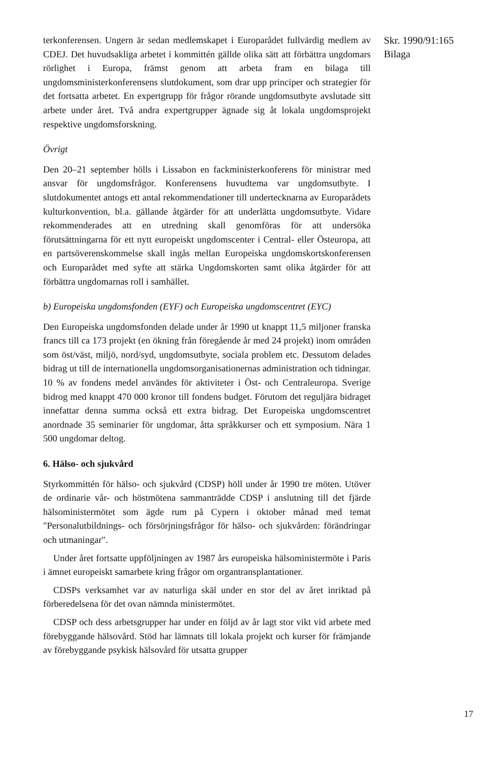terkonferensen. Ungern är sedan medlemskapet i Europarådet fullvärdig medlem av CDEJ. Det huvudsakliga arbetet i kommittén gällde olika sätt att förbättra ungdomars rörlighet i Europa, främst genom att arbeta fram en bilaga till ungdomsministerkonferensens slutdokument, som drar upp principer och strategier för det fortsatta arbetet. En expertgrupp för frågor rörande ungdomsutbyte avslutade sitt arbete under året. Två andra expertgrupper ägnade sig åt lokala ungdomsprojekt respektive ungdomsforskning.
Övrigt
Den 20–21 september hölls i Lissabon en fackministerkonferens för ministrar med ansvar för ungdomsfrågor. Konferensens huvudtema var ungdomsutbyte. I slutdokumentet antogs ett antal rekommendationer till undertecknarna av Europarådets kulturkonvention, bl.a. gällande åtgärder för att underlätta ungdomsutbyte. Vidare rekommenderades att en utredning skall genomföras för att undersöka förutsättningarna för ett nytt europeiskt ungdomscenter i Central- eller Östeuropa, att en partsöverenskommelse skall ingås mellan Europeiska ungdomskortskonferensen och Europarådet med syfte att stärka Ungdomskorten samt olika åtgärder för att förbättra ungdomarnas roll i samhället.
b) Europeiska ungdomsfonden (EYF) och Europeiska ungdomscentret (EYC)
Den Europeiska ungdomsfonden delade under år 1990 ut knappt 11,5 miljoner franska francs till ca 173 projekt (en ökning från föregående år med 24 projekt) inom områden som öst/väst, miljö, nord/syd, ungdomsutbyte, sociala problem etc. Dessutom delades bidrag ut till de internationella ungdomsorganisationernas administration och tidningar. 10 % av fondens medel användes för aktiviteter i Öst- och Centraleuropa. Sverige bidrog med knappt 470 000 kronor till fondens budget. Förutom det reguljära bidraget innefattar denna summa också ett extra bidrag. Det Europeiska ungdomscentret anordnade 35 seminarier för ungdomar, åtta språkkurser och ett symposium. Nära 1 500 ungdomar deltog.
6. Hälso- och sjukvård
Styrkommittén för hälso- och sjukvård (CDSP) höll under år 1990 tre möten. Utöver de ordinarie vår- och höstmötena sammanträdde CDSP i anslutning till det fjärde hälsoministermötet som ägde rum på Cypern i oktober månad med temat "Personalutbildnings- och försörjningsfrågor för hälso- och sjukvården: förändringar och utmaningar".
Under året fortsatte uppföljningen av 1987 års europeiska hälsoministermöte i Paris i ämnet europeiskt samarbete kring frågor om organtransplantationer.
CDSPs verksamhet var av naturliga skäl under en stor del av året inriktad på förberedelsena för det ovan nämnda ministermötet.
CDSP och dess arbetsgrupper har under en följd av år lagt stor vikt vid arbete med förebyggande hälsovård. Stöd har lämnats till lokala projekt och kurser för främjande av förebyggande psykisk hälsovård för utsatta grupper
Skr. 1990/91:165
Bilaga
17